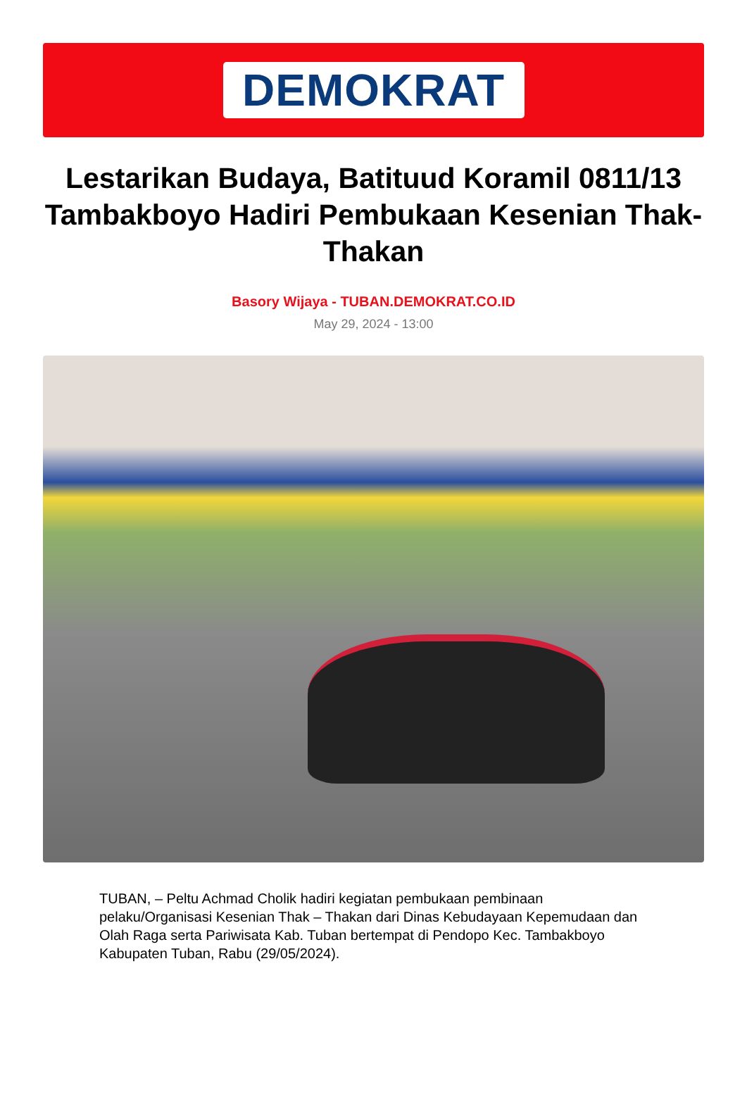DEMOKRAT
Lestarikan Budaya, Batituud Koramil 0811/13 Tambakboyo Hadiri Pembukaan Kesenian Thak-Thakan
Basory Wijaya - TUBAN.DEMOKRAT.CO.ID
May 29, 2024 - 13:00
TUBAN, – Peltu Achmad Cholik hadiri kegiatan pembukaan pembinaan pelaku/Organisasi Kesenian Thak – Thakan dari Dinas Kebudayaan Kepemudaan dan Olah Raga serta Pariwisata Kab. Tuban bertempat di Pendopo Kec. Tambakboyo Kabupaten Tuban, Rabu (29/05/2024).